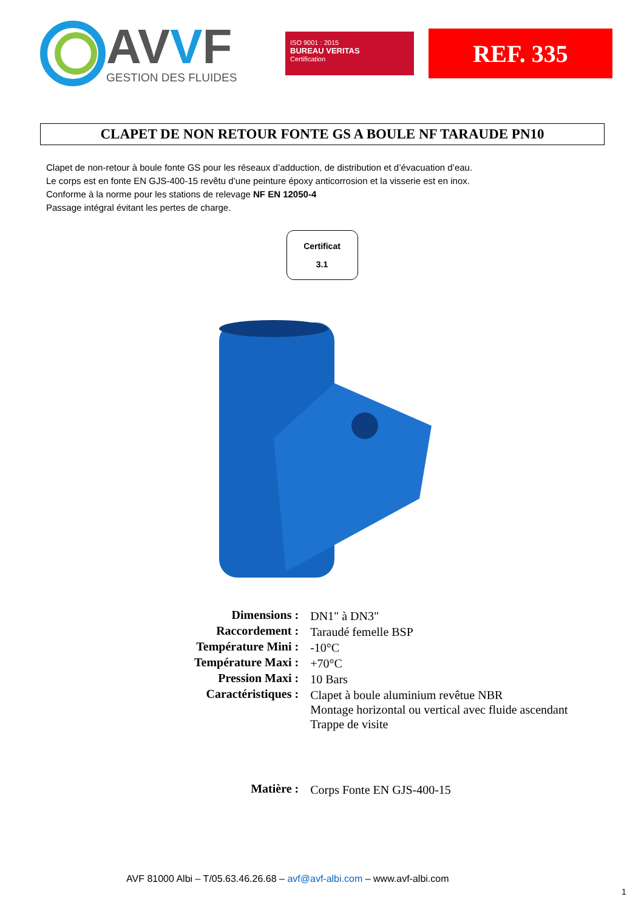AVVF
GESTION DES FLUIDES
ISO 9001 : 2015
BUREAU VERITAS
Certification
REF. 335
CLAPET DE NON RETOUR FONTE GS A BOULE NF TARAUDE PN10
Clapet de non-retour à boule fonte GS pour les réseaux d’adduction, de distribution et d’évacuation d’eau.
Le corps est en fonte EN GJS-400-15 revêtu d’une peinture époxy anticorrosion et la visserie est en inox.
Conforme à la norme pour les stations de relevage NF EN 12050-4
Passage intégral évitant les pertes de charge.
Certificat
3.1
| Dimensions : | DN1" à DN3" |
| Raccordement : | Taraudé femelle BSP |
| Température Mini : | -10°C |
| Température Maxi : | +70°C |
| Pression Maxi : | 10 Bars |
| Caractéristiques : | Clapet à boule aluminium revêtue NBR Montage horizontal ou vertical avec fluide ascendant Trappe de visite |
| Matière : | Corps Fonte EN GJS-400-15 |
AVF 81000 Albi – T/05.63.46.26.68 – avf@avf-albi.com – www.avf-albi.com
1